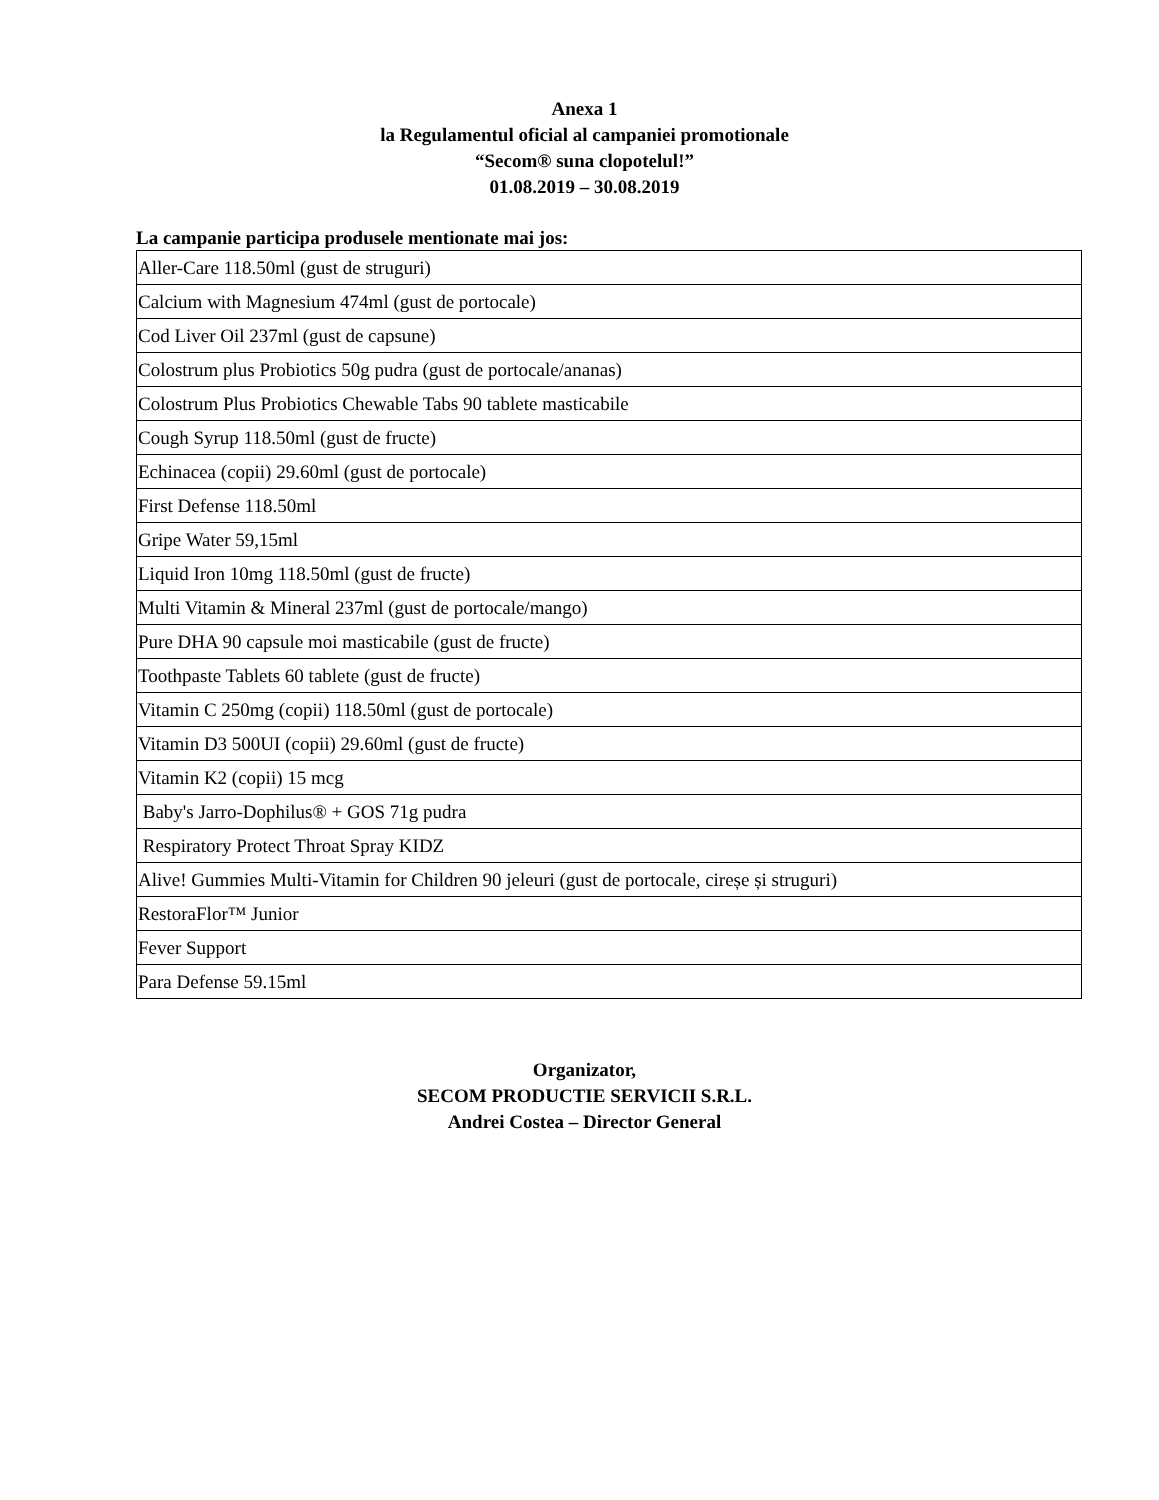Anexa 1
la Regulamentul oficial al campaniei promotionale
“Secom® suna clopotelul!”
01.08.2019 – 30.08.2019
La campanie participa produsele mentionate mai jos:
| Aller-Care 118.50ml (gust de struguri) |
| Calcium with Magnesium 474ml (gust de portocale) |
| Cod Liver Oil 237ml (gust de capsune) |
| Colostrum plus Probiotics 50g pudra (gust de portocale/ananas) |
| Colostrum Plus Probiotics Chewable Tabs 90 tablete masticabile |
| Cough Syrup 118.50ml (gust de fructe) |
| Echinacea (copii) 29.60ml (gust de portocale) |
| First Defense 118.50ml |
| Gripe Water 59,15ml |
| Liquid Iron 10mg 118.50ml (gust de fructe) |
| Multi Vitamin & Mineral 237ml (gust de portocale/mango) |
| Pure DHA 90 capsule moi masticabile (gust de fructe) |
| Toothpaste Tablets 60 tablete (gust de fructe) |
| Vitamin C 250mg (copii) 118.50ml (gust de portocale) |
| Vitamin D3 500UI (copii) 29.60ml (gust de fructe) |
| Vitamin K2 (copii) 15 mcg |
| Baby's Jarro-Dophilus® + GOS 71g pudra |
| Respiratory Protect Throat Spray KIDZ |
| Alive! Gummies Multi-Vitamin for Children 90 jeleuri (gust de portocale, cireșe și struguri) |
| RestoraFlor™ Junior |
| Fever Support |
| Para Defense 59.15ml |
Organizator,
SECOM PRODUCTIE SERVICII S.R.L.
Andrei Costea – Director General